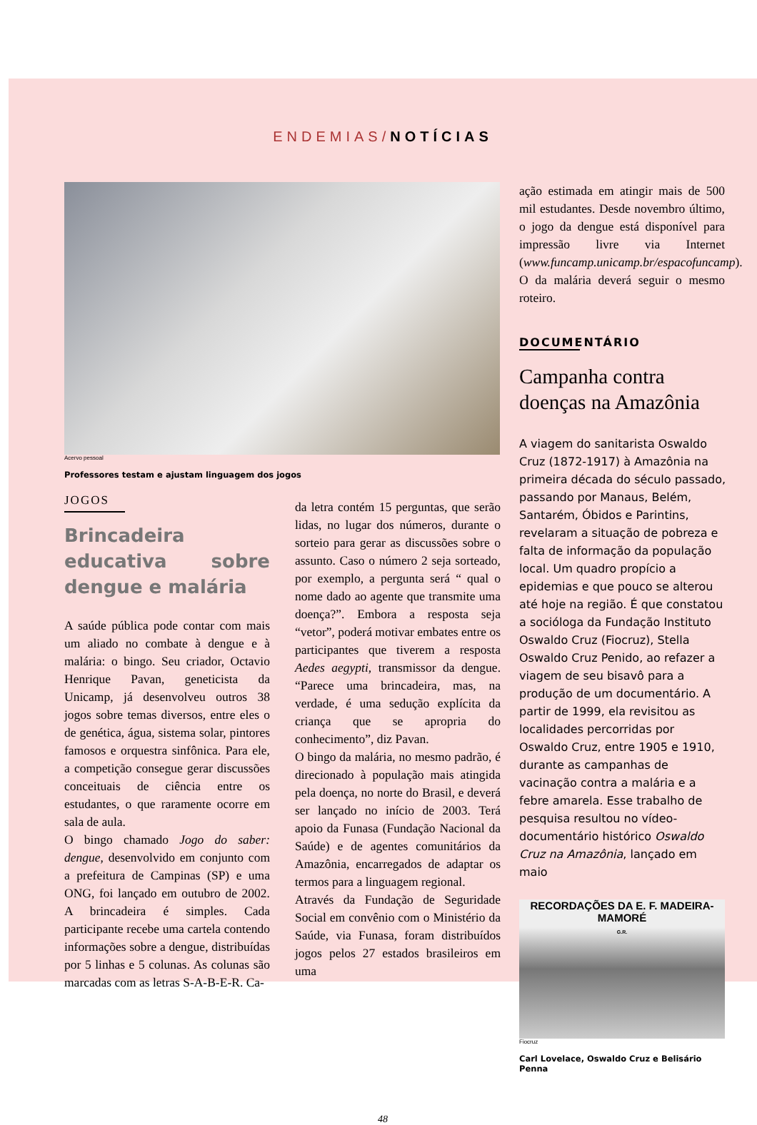ENDEMIAS/NOTÍCIAS
Acervo pessoal
Professores testam e ajustam linguagem dos jogos
JOGOS
Brincadeira educativa sobre dengue e malária
A saúde pública pode contar com mais um aliado no combate à dengue e à malária: o bingo. Seu criador, Octavio Henrique Pavan, geneticista da Unicamp, já desenvolveu outros 38 jogos sobre temas diversos, entre eles o de genética, água, sistema solar, pintores famosos e orquestra sinfônica. Para ele, a competição consegue gerar discussões conceituais de ciência entre os estudantes, o que raramente ocorre em sala de aula.
O bingo chamado Jogo do saber: dengue, desenvolvido em conjunto com a prefeitura de Campinas (SP) e uma ONG, foi lançado em outubro de 2002. A brincadeira é simples. Cada participante recebe uma cartela contendo informações sobre a dengue, distribuídas por 5 linhas e 5 colunas. As colunas são marcadas com as letras S-A-B-E-R. Ca-
da letra contém 15 perguntas, que serão lidas, no lugar dos números, durante o sorteio para gerar as discussões sobre o assunto. Caso o número 2 seja sorteado, por exemplo, a pergunta será “ qual o nome dado ao agente que transmite uma doença?”. Embora a resposta seja “vetor”, poderá motivar embates entre os participantes que tiverem a resposta Aedes aegypti, transmissor da dengue. “Parece uma brincadeira, mas, na verdade, é uma sedução explícita da criança que se apropria do conhecimento”, diz Pavan.
O bingo da malária, no mesmo padrão, é direcionado à população mais atingida pela doença, no norte do Brasil, e deverá ser lançado no início de 2003. Terá apoio da Funasa (Fundação Nacional da Saúde) e de agentes comunitários da Amazônia, encarregados de adaptar os termos para a linguagem regional.
Através da Fundação de Seguridade Social em convênio com o Ministério da Saúde, via Funasa, foram distribuídos jogos pelos 27 estados brasileiros em uma
ação estimada em atingir mais de 500 mil estudantes. Desde novembro último, o jogo da dengue está disponível para impressão livre via Internet (www.funcamp.unicamp.br/espacofuncamp). O da malária deverá seguir o mesmo roteiro.
DOCUMENTÁRIO
Campanha contra doenças na Amazônia
A viagem do sanitarista Oswaldo Cruz (1872-1917) à Amazônia na primeira década do século passado, passando por Manaus, Belém, Santarém, Óbidos e Parintins, revelaram a situação de pobreza e falta de informação da população local. Um quadro propício a epidemias e que pouco se alterou até hoje na região. É que constatou a socióloga da Fundação Instituto Oswaldo Cruz (Fiocruz), Stella Oswaldo Cruz Penido, ao refazer a viagem de seu bisavô para a produção de um documentário. A partir de 1999, ela revisitou as localidades percorridas por Oswaldo Cruz, entre 1905 e 1910, durante as campanhas de vacinação contra a malária e a febre amarela. Esse trabalho de pesquisa resultou no vídeo-documentário histórico Oswaldo Cruz na Amazônia, lançado em maio
RECORDAÇÕES DA E. F. MADEIRA-MAMORÉ
G.R.
Fiocruz
Carl Lovelace, Oswaldo Cruz e Belisário Penna
48